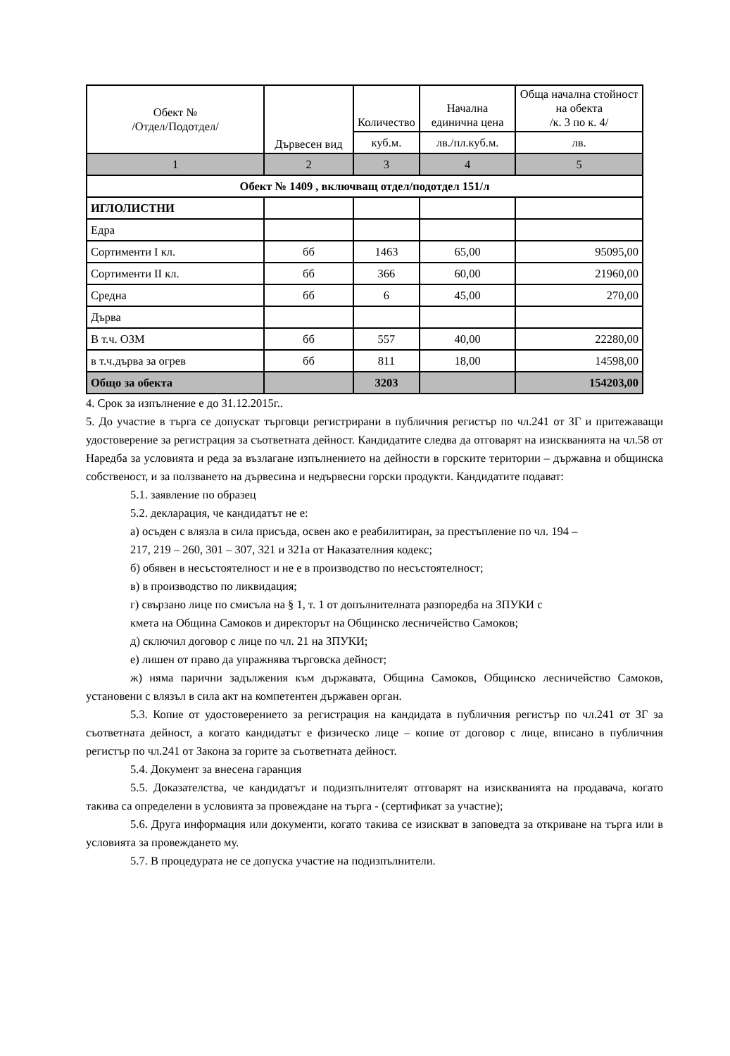| Обект № /Отдел/Подотдел/ | Дървесен вид | Количество | Начална единична цена | Обща начална стойност на обекта /к. 3 по к. 4/ |
| --- | --- | --- | --- | --- |
| | | куб.м. | лв./пл.куб.м. | лв. |
| 1 | 2 | 3 | 4 | 5 |
| Обект № 1409 , включващ отдел/подотдел 151/л | | | | |
| ИГЛОЛИСТНИ | | | | |
| Едра | | | | |
| Сортименти I кл. | бб | 1463 | 65,00 | 95095,00 |
| Сортименти II кл. | бб | 366 | 60,00 | 21960,00 |
| Средна | бб | 6 | 45,00 | 270,00 |
| Дърва | | | | |
| В т.ч. ОЗМ | бб | 557 | 40,00 | 22280,00 |
| в т.ч.дърва за огрев | бб | 811 | 18,00 | 14598,00 |
| Общо за обекта | | 3203 | | 154203,00 |
4. Срок за изпълнение е до 31.12.2015г..
5. До участие в търга се допускат търговци регистрирани в публичния регистър по чл.241 от ЗГ и притежаващи удостоверение за регистрация за съответната дейност. Кандидатите следва да отговарят на изискванията на чл.58 от Наредба за условията и реда за възлагане изпълнението на дейности в горските територии – държавна и общинска собственост, и за ползването на дървесина и недървесни горски продукти. Кандидатите подават:
5.1. заявление по образец
5.2. декларация, че кандидатът не е:
а) осъден с влязла в сила присъда, освен ако е реабилитиран, за престъпление по чл. 194 –
217, 219 – 260, 301 – 307, 321 и 321а от Наказателния кодекс;
б) обявен в несъстоятелност и не е в производство по несъстоятелност;
в) в производство по ликвидация;
г) свързано лице по смисъла на § 1, т. 1 от допълнителната разпоредба на ЗПУКИ с
кмета на Община Самоков и директорът на Общинско лесничейство Самоков;
д) сключил договор с лице по чл. 21 на ЗПУКИ;
е) лишен от право да упражнява търговска дейност;
ж) няма парични задължения към държавата, Община Самоков, Общинско лесничейство Самоков, установени с влязъл в сила акт на компетентен държавен орган.
5.3. Копие от удостоверението за регистрация на кандидата в публичния регистър по чл.241 от ЗГ за съответната дейност, а когато кандидатът е физическо лице – копие от договор с лице, вписано в публичния регистър по чл.241 от Закона за горите за съответната дейност.
5.4. Документ за внесена гаранция
5.5. Доказателства, че кандидатът и подизпълнителят отговарят на изискванията на продавача, когато такива са определени в условията за провеждане на търга - (сертификат за участие);
5.6. Друга информация или документи, когато такива се изискват в заповедта за откриване на търга или в условията за провеждането му.
5.7. В процедурата не се допуска участие на подизпълнители.